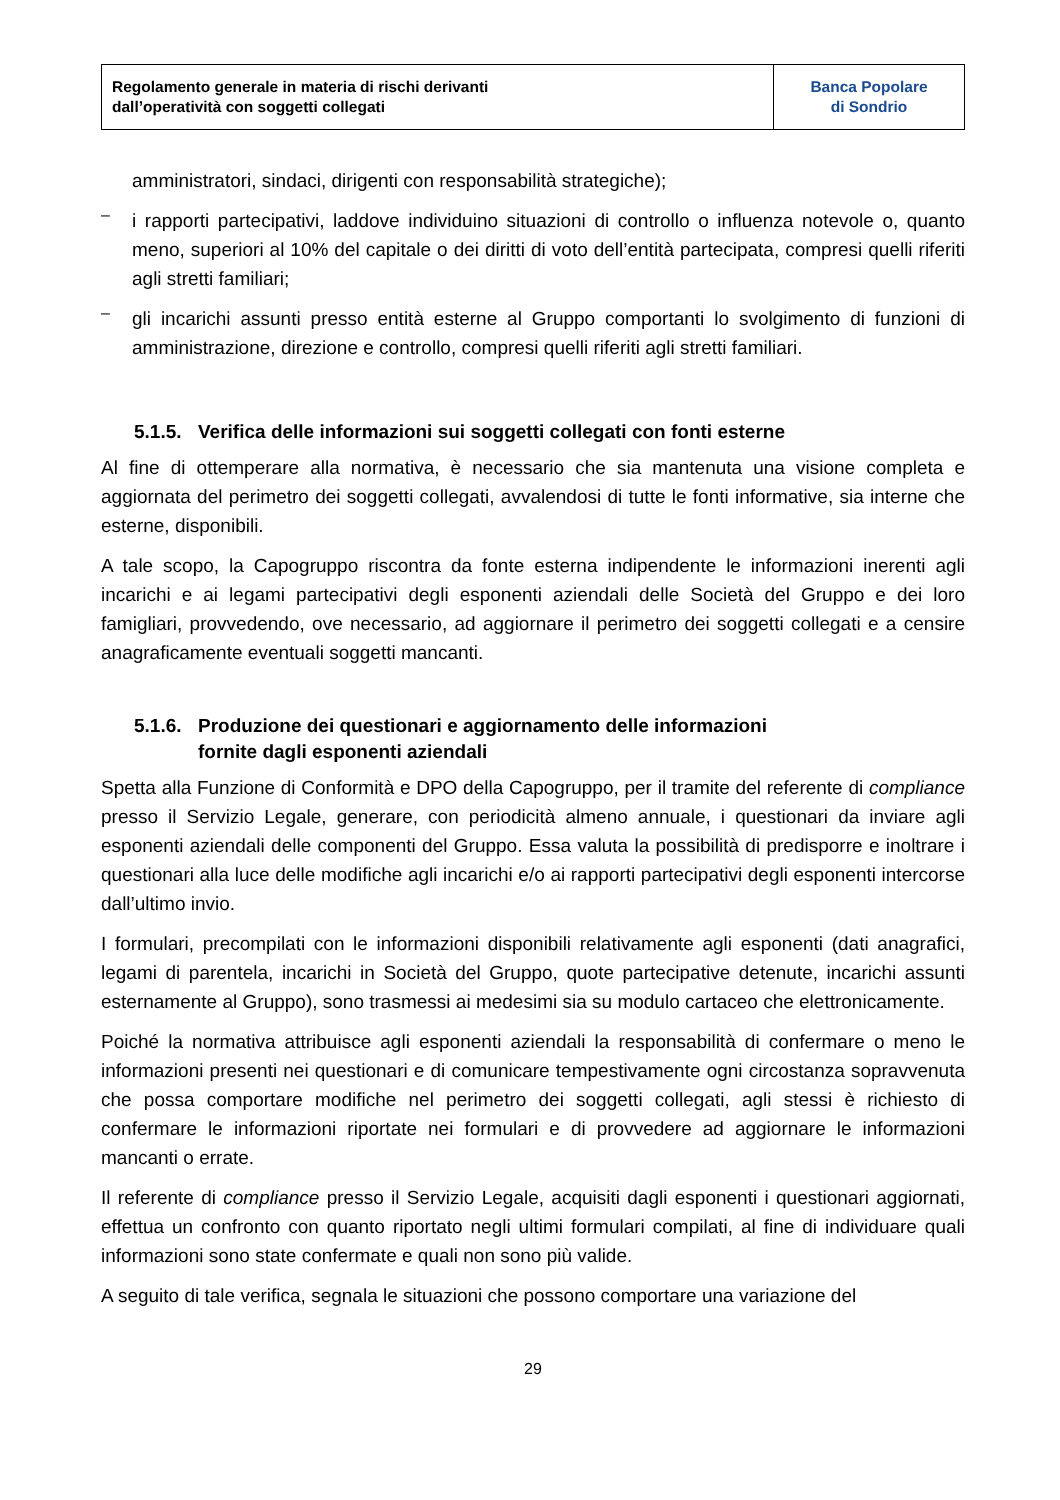| Regolamento generale in materia di rischi derivanti dall’operatività con soggetti collegati | Banca Popolare di Sondrio |
amministratori, sindaci, dirigenti con responsabilità strategiche);
–
i rapporti partecipativi, laddove individuino situazioni di controllo o influenza notevole o, quanto meno, superiori al 10% del capitale o dei diritti di voto dell’entità partecipata, compresi quelli riferiti agli stretti familiari;
–
gli incarichi assunti presso entità esterne al Gruppo comportanti lo svolgimento di funzioni di amministrazione, direzione e controllo, compresi quelli riferiti agli stretti familiari.
5.1.5. Verifica delle informazioni sui soggetti collegati con fonti esterne
Al fine di ottemperare alla normativa, è necessario che sia mantenuta una visione completa e aggiornata del perimetro dei soggetti collegati, avvalendosi di tutte le fonti informative, sia interne che esterne, disponibili.
A tale scopo, la Capogruppo riscontra da fonte esterna indipendente le informazioni inerenti agli incarichi e ai legami partecipativi degli esponenti aziendali delle Società del Gruppo e dei loro famigliari, provvedendo, ove necessario, ad aggiornare il perimetro dei soggetti collegati e a censire anagraficamente eventuali soggetti mancanti.
5.1.6. Produzione dei questionari e aggiornamento delle informazioni
fornite dagli esponenti aziendali
Spetta alla Funzione di Conformità e DPO della Capogruppo, per il tramite del referente di compliance presso il Servizio Legale, generare, con periodicità almeno annuale, i questionari da inviare agli esponenti aziendali delle componenti del Gruppo. Essa valuta la possibilità di predisporre e inoltrare i questionari alla luce delle modifiche agli incarichi e/o ai rapporti partecipativi degli esponenti intercorse dall’ultimo invio.
I formulari, precompilati con le informazioni disponibili relativamente agli esponenti (dati anagrafici, legami di parentela, incarichi in Società del Gruppo, quote partecipative detenute, incarichi assunti esternamente al Gruppo), sono trasmessi ai medesimi sia su modulo cartaceo che elettronicamente.
Poiché la normativa attribuisce agli esponenti aziendali la responsabilità di confermare o meno le informazioni presenti nei questionari e di comunicare tempestivamente ogni circostanza sopravvenuta che possa comportare modifiche nel perimetro dei soggetti collegati, agli stessi è richiesto di confermare le informazioni riportate nei formulari e di provvedere ad aggiornare le informazioni mancanti o errate.
Il referente di compliance presso il Servizio Legale, acquisiti dagli esponenti i questionari aggiornati, effettua un confronto con quanto riportato negli ultimi formulari compilati, al fine di individuare quali informazioni sono state confermate e quali non sono più valide.
A seguito di tale verifica, segnala le situazioni che possono comportare una variazione del
29